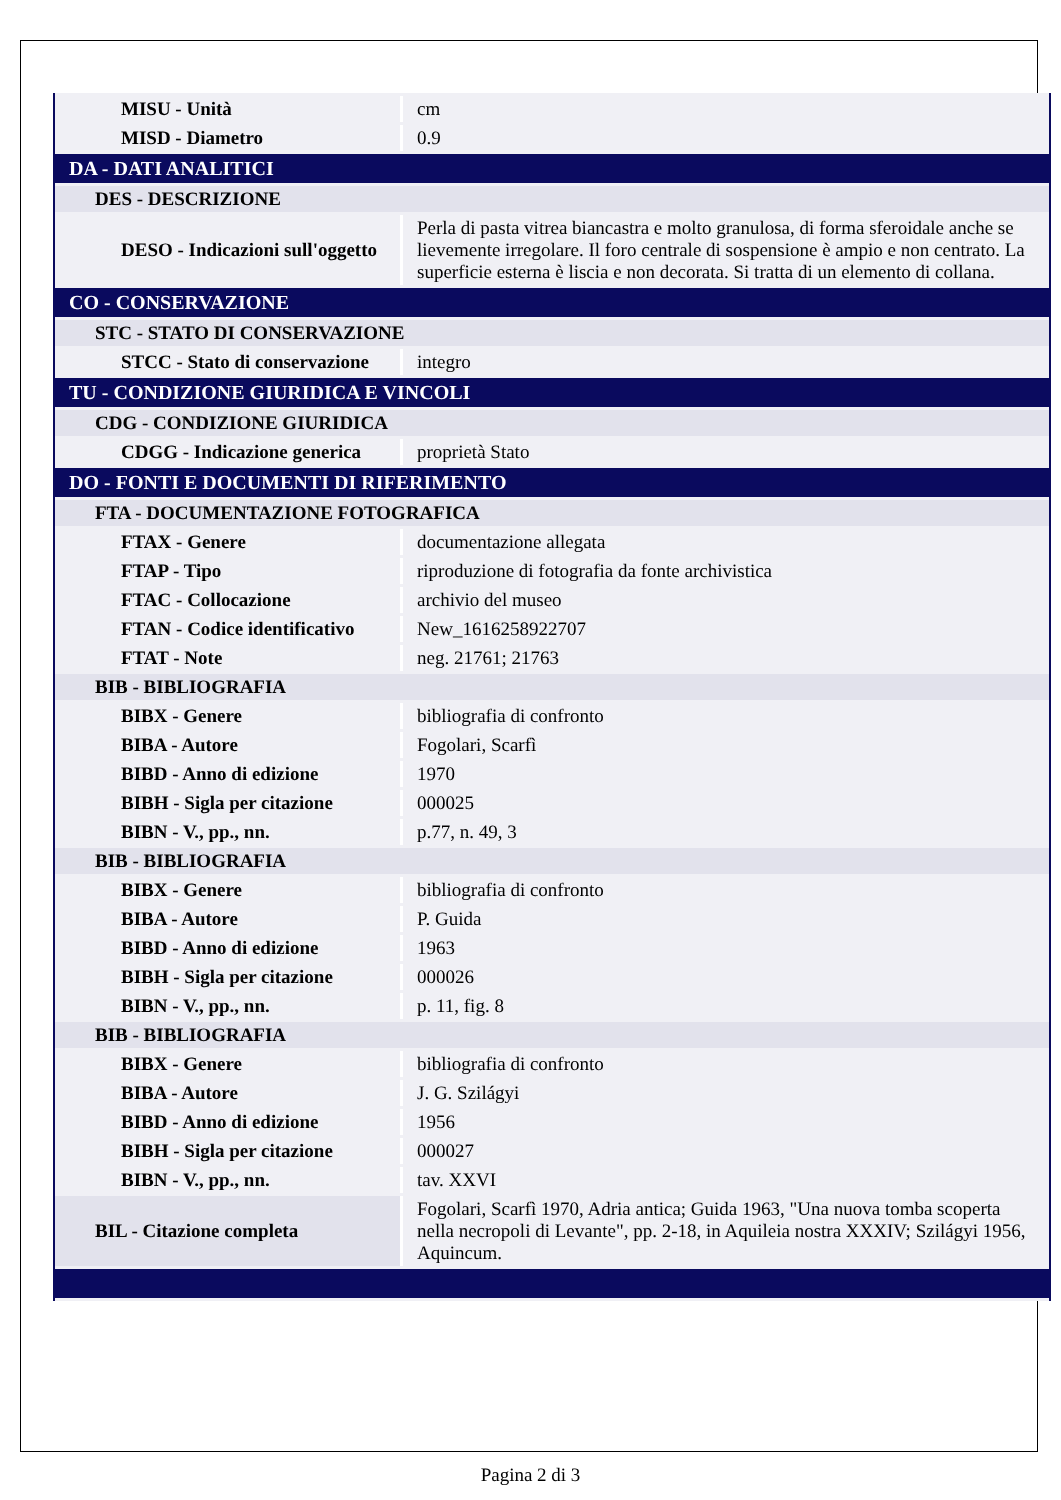| MISU - Unità | cm |
| MISD - Diametro | 0.9 |
| DA - DATI ANALITICI | |
| DES - DESCRIZIONE | |
| DESO - Indicazioni sull'oggetto | Perla di pasta vitrea biancastra e molto granulosa, di forma sferoidale anche se lievemente irregolare. Il foro centrale di sospensione è ampio e non centrato. La superficie esterna è liscia e non decorata. Si tratta di un elemento di collana. |
| CO - CONSERVAZIONE | |
| STC - STATO DI CONSERVAZIONE | |
| STCC - Stato di conservazione | integro |
| TU - CONDIZIONE GIURIDICA E VINCOLI | |
| CDG - CONDIZIONE GIURIDICA | |
| CDGG - Indicazione generica | proprietà Stato |
| DO - FONTI E DOCUMENTI DI RIFERIMENTO | |
| FTA - DOCUMENTAZIONE FOTOGRAFICA | |
| FTAX - Genere | documentazione allegata |
| FTAP - Tipo | riproduzione di fotografia da fonte archivistica |
| FTAC - Collocazione | archivio del museo |
| FTAN - Codice identificativo | New_1616258922707 |
| FTAT - Note | neg. 21761; 21763 |
| BIB - BIBLIOGRAFIA | |
| BIBX - Genere | bibliografia di confronto |
| BIBA - Autore | Fogolari, Scarfì |
| BIBD - Anno di edizione | 1970 |
| BIBH - Sigla per citazione | 000025 |
| BIBN - V., pp., nn. | p.77, n. 49, 3 |
| BIB - BIBLIOGRAFIA | |
| BIBX - Genere | bibliografia di confronto |
| BIBA - Autore | P. Guida |
| BIBD - Anno di edizione | 1963 |
| BIBH - Sigla per citazione | 000026 |
| BIBN - V., pp., nn. | p. 11, fig. 8 |
| BIB - BIBLIOGRAFIA | |
| BIBX - Genere | bibliografia di confronto |
| BIBA - Autore | J. G. Szilágyi |
| BIBD - Anno di edizione | 1956 |
| BIBH - Sigla per citazione | 000027 |
| BIBN - V., pp., nn. | tav. XXVI |
| BIL - Citazione completa | Fogolari, Scarfì 1970, Adria antica; Guida 1963, "Una nuova tomba scoperta nella necropoli di Levante", pp. 2-18, in Aquileia nostra XXXIV; Szilágyi 1956, Aquincum. |
Pagina 2 di 3